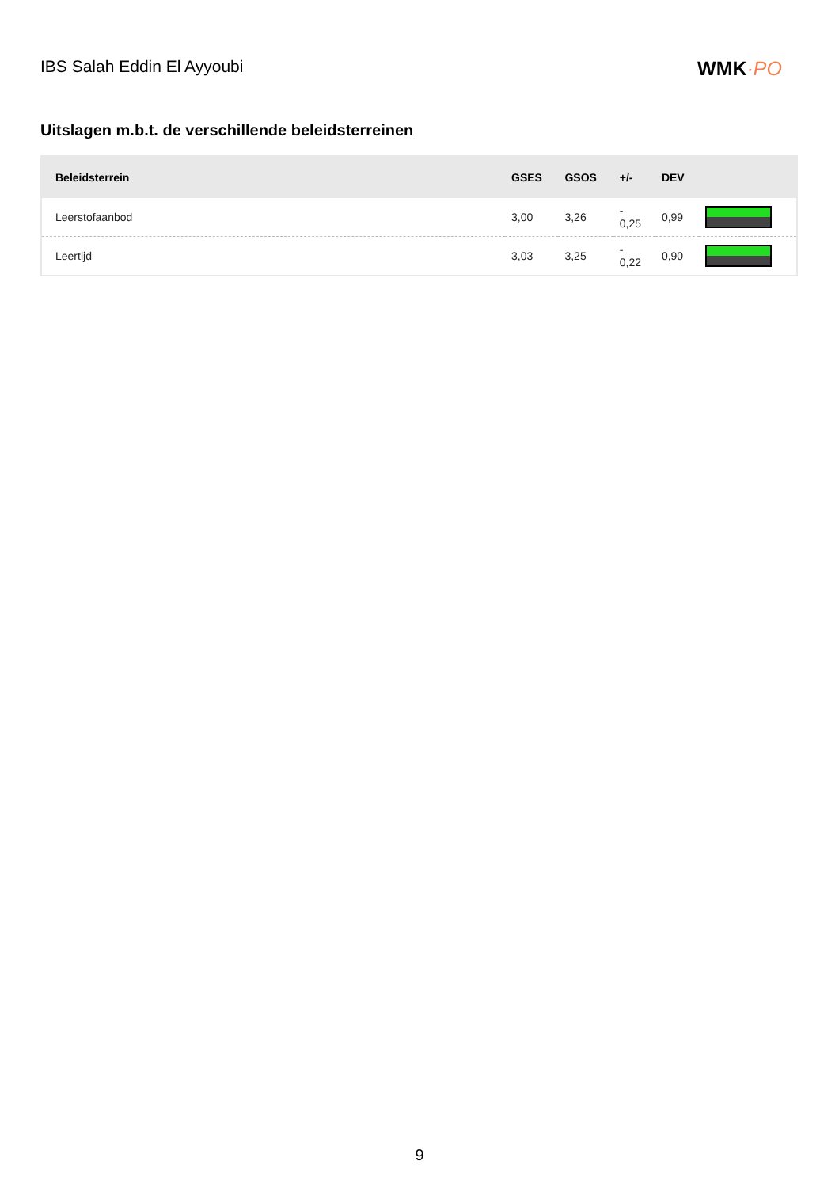IBS Salah Eddin El Ayyoubi
WMK·PO
Uitslagen m.b.t. de verschillende beleidsterreinen
| Beleidsterrein | GSES | GSOS | +/- | DEV | |
| --- | --- | --- | --- | --- | --- |
| Leerstofaanbod | 3,00 | 3,26 | - 0,25 | 0,99 | |
| Leertijd | 3,03 | 3,25 | - 0,22 | 0,90 | |
9